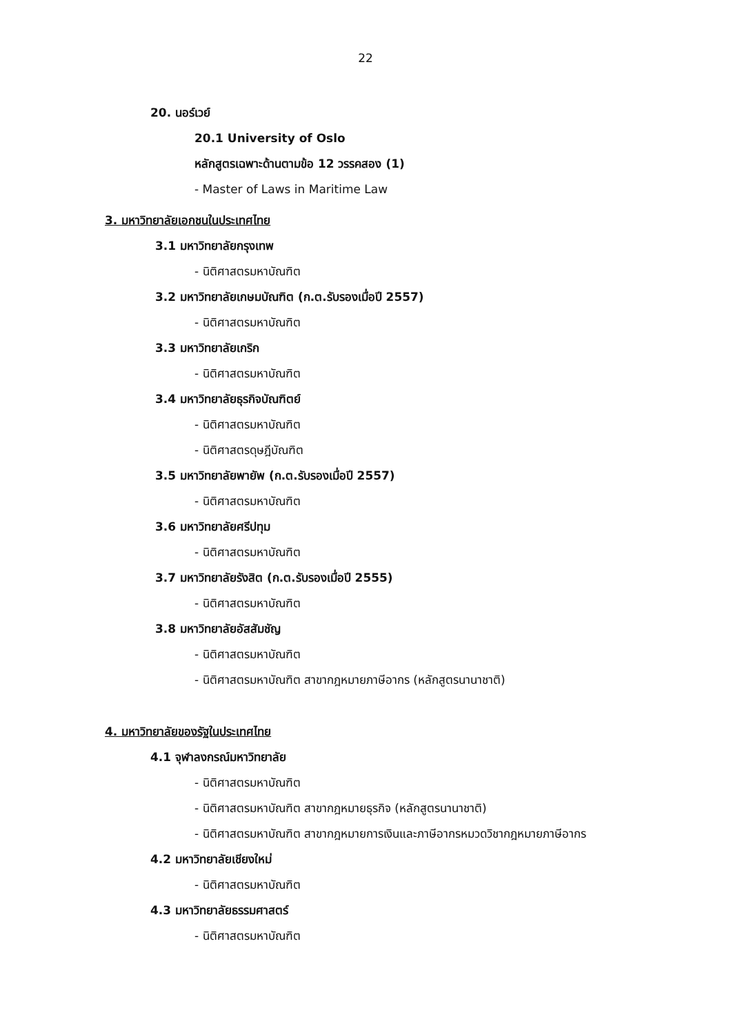22
20. นอร์เวย์
20.1 University of Oslo
หลักสูตรเฉพาะด้านตามข้อ 12 วรรคสอง (1)
- Master of Laws in Maritime Law
3. มหาวิทยาลัยเอกชนในประเทศไทย
3.1 มหาวิทยาลัยกรุงเทพ
- นิติศาสตรมหาบัณฑิต
3.2 มหาวิทยาลัยเกษมบัณฑิต (ก.ต.รับรองเมื่อปี 2557)
- นิติศาสตรมหาบัณฑิต
3.3 มหาวิทยาลัยเกริก
- นิติศาสตรมหาบัณฑิต
3.4 มหาวิทยาลัยธุรกิจบัณฑิตย์
- นิติศาสตรมหาบัณฑิต
- นิติศาสตรดุษฎีบัณฑิต
3.5 มหาวิทยาลัยพายัพ (ก.ต.รับรองเมื่อปี 2557)
- นิติศาสตรมหาบัณฑิต
3.6 มหาวิทยาลัยศรีปทุม
- นิติศาสตรมหาบัณฑิต
3.7 มหาวิทยาลัยรังสิต (ก.ต.รับรองเมื่อปี 2555)
- นิติศาสตรมหาบัณฑิต
3.8 มหาวิทยาลัยอัสสัมชัญ
- นิติศาสตรมหาบัณฑิต
- นิติศาสตรมหาบัณฑิต สาขากฎหมายภาษีอากร (หลักสูตรนานาชาติ)
4. มหาวิทยาลัยของรัฐในประเทศไทย
4.1 จุฬาลงกรณ์มหาวิทยาลัย
- นิติศาสตรมหาบัณฑิต
- นิติศาสตรมหาบัณฑิต สาขากฎหมายธุรกิจ (หลักสูตรนานาชาติ)
- นิติศาสตรมหาบัณฑิต สาขากฎหมายการเงินและภาษีอากรหมวดวิชากฎหมายภาษีอากร
4.2 มหาวิทยาลัยเชียงใหม่
- นิติศาสตรมหาบัณฑิต
4.3 มหาวิทยาลัยธรรมศาสตร์
- นิติศาสตรมหาบัณฑิต